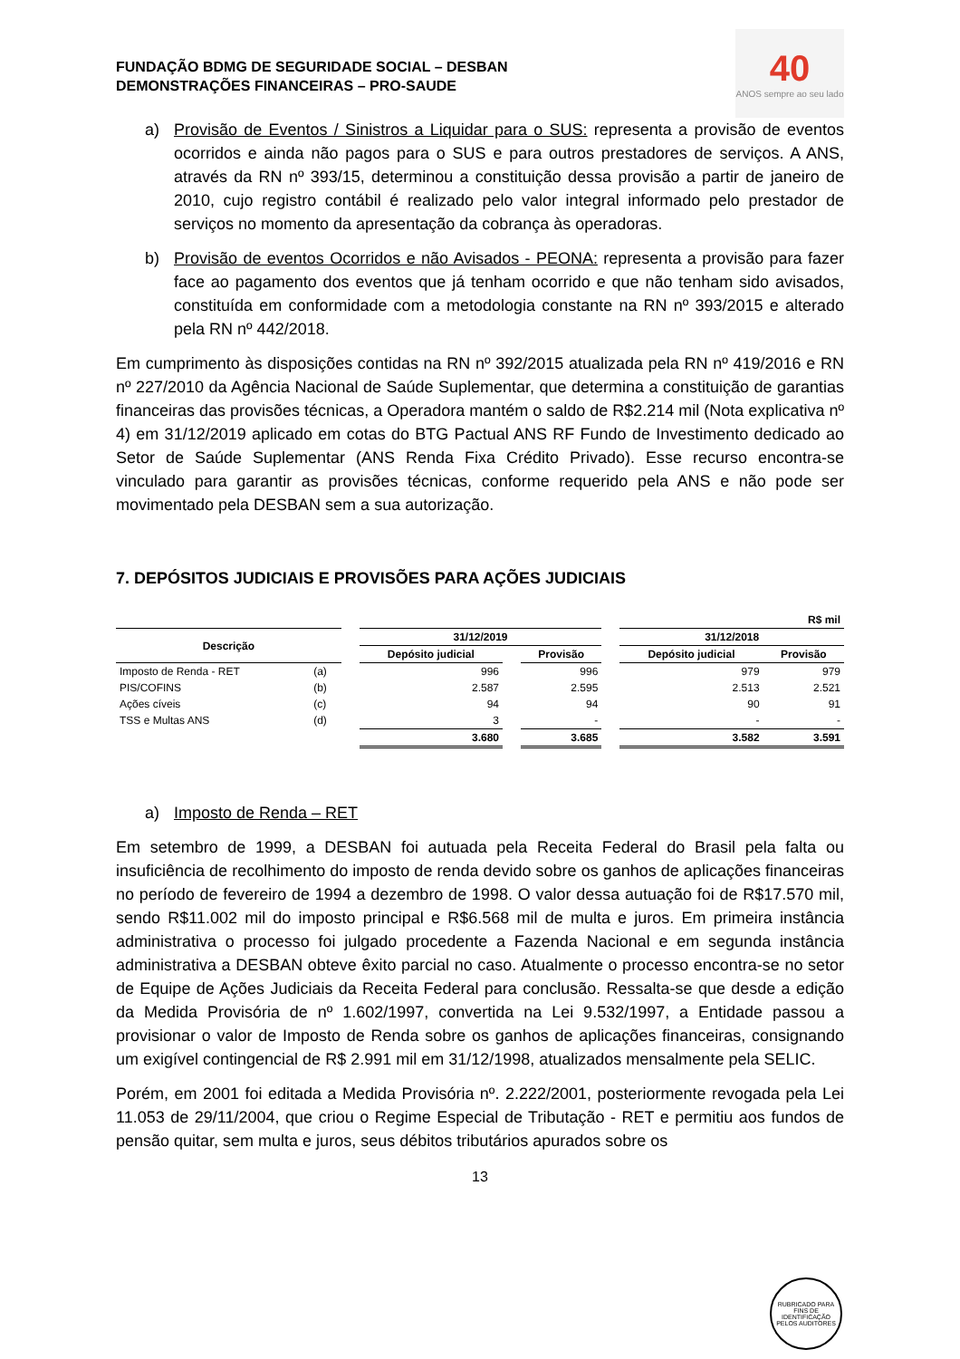FUNDAÇÃO BDMG DE SEGURIDADE SOCIAL – DESBAN
DEMONSTRAÇÕES FINANCEIRAS – PRO-SAUDE
40
ANOS sempre ao seu lado
a) Provisão de Eventos / Sinistros a Liquidar para o SUS: representa a provisão de eventos ocorridos e ainda não pagos para o SUS e para outros prestadores de serviços. A ANS, através da RN nº 393/15, determinou a constituição dessa provisão a partir de janeiro de 2010, cujo registro contábil é realizado pelo valor integral informado pelo prestador de serviços no momento da apresentação da cobrança às operadoras.
b) Provisão de eventos Ocorridos e não Avisados - PEONA: representa a provisão para fazer face ao pagamento dos eventos que já tenham ocorrido e que não tenham sido avisados, constituída em conformidade com a metodologia constante na RN nº 393/2015 e alterado pela RN nº 442/2018.
Em cumprimento às disposições contidas na RN nº 392/2015 atualizada pela RN nº 419/2016 e RN nº 227/2010 da Agência Nacional de Saúde Suplementar, que determina a constituição de garantias financeiras das provisões técnicas, a Operadora mantém o saldo de R$2.214 mil (Nota explicativa nº 4) em 31/12/2019 aplicado em cotas do BTG Pactual ANS RF Fundo de Investimento dedicado ao Setor de Saúde Suplementar (ANS Renda Fixa Crédito Privado). Esse recurso encontra-se vinculado para garantir as provisões técnicas, conforme requerido pela ANS e não pode ser movimentado pela DESBAN sem a sua autorização.
7. DEPÓSITOS JUDICIAIS E PROVISÕES PARA AÇÕES JUDICIAIS
| R$ mil | | | | | | | | |
| Descrição | | | 31/12/2019 | | | | 31/12/2018 | |
| | | | Depósito judicial | | Provisão | | Depósito judicial | Provisão |
| Imposto de Renda - RET | (a) | | 996 | | 996 | | 979 | 979 |
| PIS/COFINS | (b) | | 2.587 | | 2.595 | | 2.513 | 2.521 |
| Ações cíveis | (c) | | 94 | | 94 | | 90 | 91 |
| TSS e Multas ANS | (d) | | 3 | | - | | - | - |
| | | | 3.680 | | 3.685 | | 3.582 | 3.591 |
a) Imposto de Renda – RET
Em setembro de 1999, a DESBAN foi autuada pela Receita Federal do Brasil pela falta ou insuficiência de recolhimento do imposto de renda devido sobre os ganhos de aplicações financeiras no período de fevereiro de 1994 a dezembro de 1998. O valor dessa autuação foi de R$17.570 mil, sendo R$11.002 mil do imposto principal e R$6.568 mil de multa e juros. Em primeira instância administrativa o processo foi julgado procedente a Fazenda Nacional e em segunda instância administrativa a DESBAN obteve êxito parcial no caso. Atualmente o processo encontra-se no setor de Equipe de Ações Judiciais da Receita Federal para conclusão. Ressalta-se que desde a edição da Medida Provisória de nº 1.602/1997, convertida na Lei 9.532/1997, a Entidade passou a provisionar o valor de Imposto de Renda sobre os ganhos de aplicações financeiras, consignando um exigível contingencial de R$ 2.991 mil em 31/12/1998, atualizados mensalmente pela SELIC.
Porém, em 2001 foi editada a Medida Provisória nº. 2.222/2001, posteriormente revogada pela Lei 11.053 de 29/11/2004, que criou o Regime Especial de Tributação - RET e permitiu aos fundos de pensão quitar, sem multa e juros, seus débitos tributários apurados sobre os
13
RUBRICADO PARA FINS DE IDENTIFICAÇÃO
PELOS AUDITORES